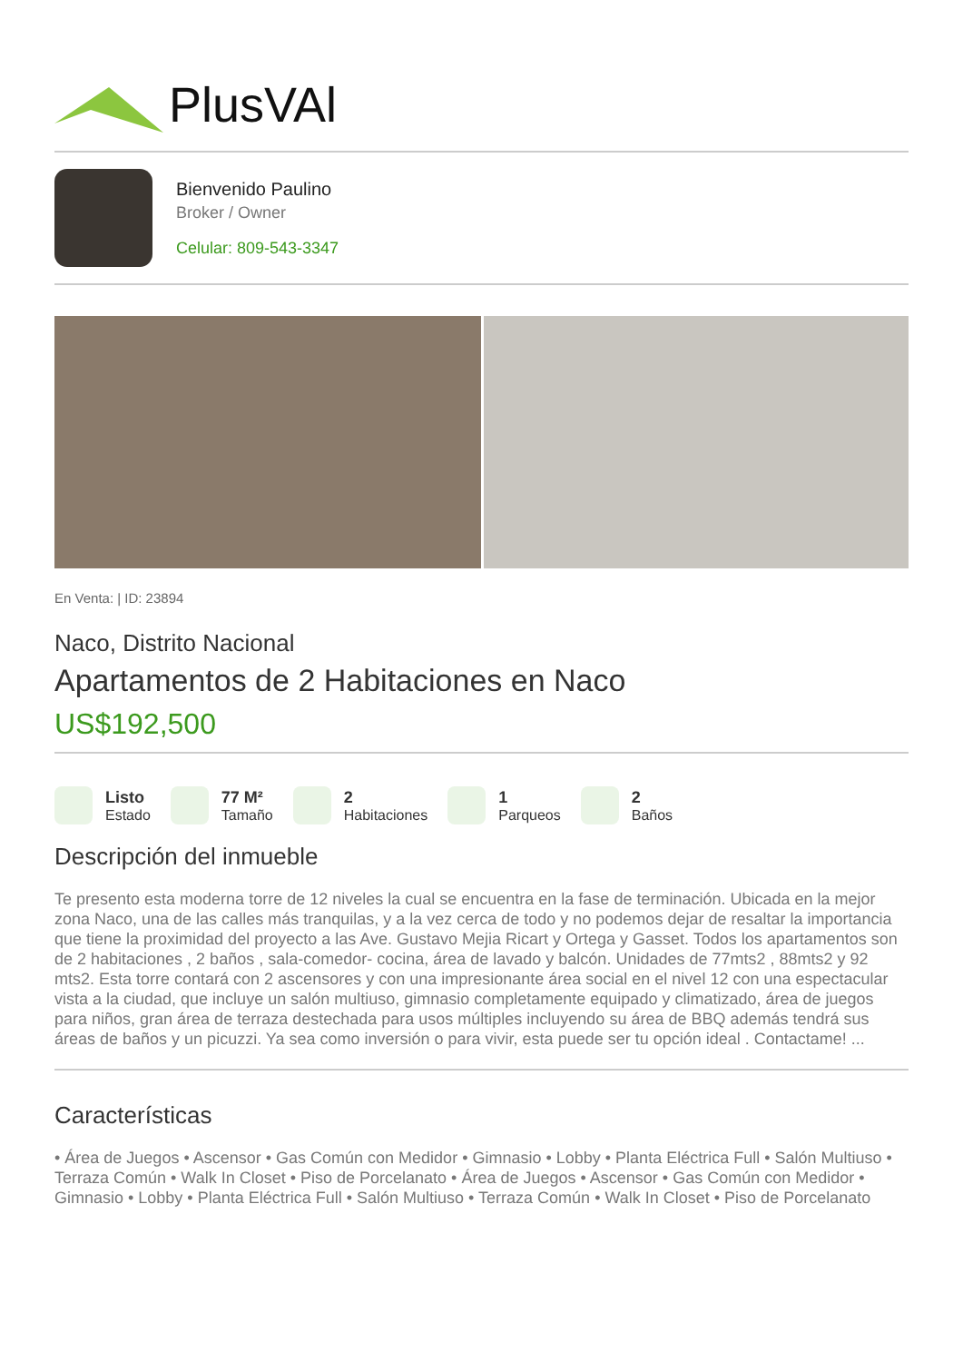PlusVAl
Bienvenido Paulino
Broker / Owner
Celular: 809-543-3347
En Venta: | ID: 23894
Naco, Distrito Nacional
Apartamentos de 2 Habitaciones en Naco
US$192,500
Listo
Estado
77 M²
Tamaño
2
Habitaciones
1
Parqueos
2
Baños
Descripción del inmueble
Te presento esta moderna torre de 12 niveles la cual se encuentra en la fase de terminación. Ubicada en la mejor zona Naco, una de las calles más tranquilas, y a la vez cerca de todo y no podemos dejar de resaltar la importancia que tiene la proximidad del proyecto a las Ave. Gustavo Mejia Ricart y Ortega y Gasset. Todos los apartamentos son de 2 habitaciones , 2 baños , sala-comedor- cocina, área de lavado y balcón. Unidades de 77mts2 , 88mts2 y 92 mts2. Esta torre contará con 2 ascensores y con una impresionante área social en el nivel 12 con una espectacular vista a la ciudad, que incluye un salón multiuso, gimnasio completamente equipado y climatizado, área de juegos para niños, gran área de terraza destechada para usos múltiples incluyendo su área de BBQ además tendrá sus áreas de baños y un picuzzi. Ya sea como inversión o para vivir, esta puede ser tu opción ideal . Contactame! ...
Características
• Área de Juegos • Ascensor • Gas Común con Medidor • Gimnasio • Lobby • Planta Eléctrica Full • Salón Multiuso • Terraza Común • Walk In Closet • Piso de Porcelanato • Área de Juegos • Ascensor • Gas Común con Medidor • Gimnasio • Lobby • Planta Eléctrica Full • Salón Multiuso • Terraza Común • Walk In Closet • Piso de Porcelanato